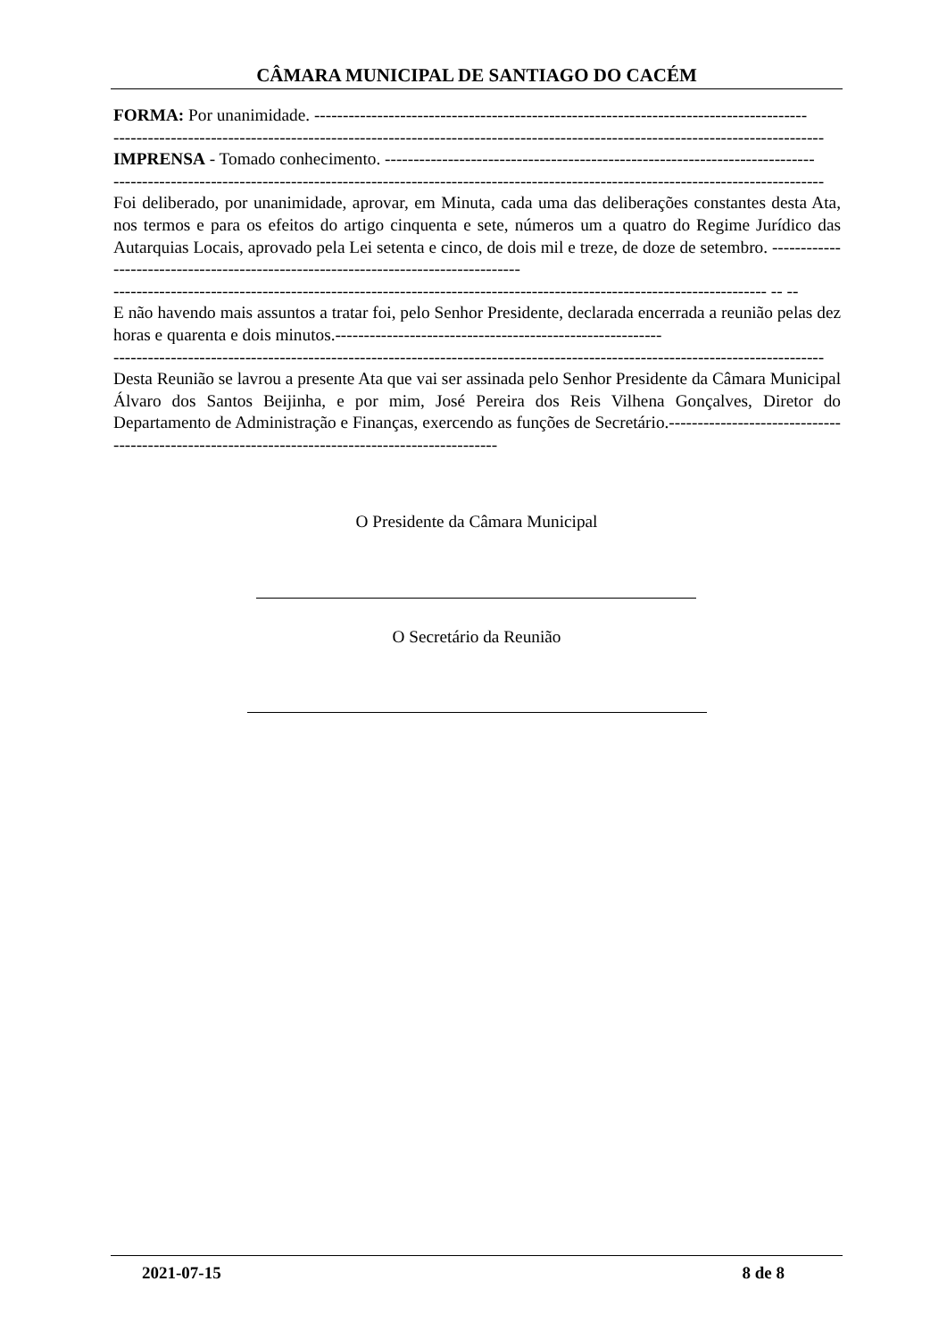CÂMARA MUNICIPAL DE SANTIAGO DO CACÉM
FORMA: Por unanimidade. --------------------------------------------------------------------------------------
----------------------------------------------------------------------------------------------------------------------------
IMPRENSA - Tomado conhecimento. ---------------------------------------------------------------------------
----------------------------------------------------------------------------------------------------------------------------
Foi deliberado, por unanimidade, aprovar, em Minuta, cada uma das deliberações constantes desta Ata, nos termos e para os efeitos do artigo cinquenta e sete, números um a quatro do Regime Jurídico das Autarquias Locais, aprovado pela Lei setenta e cinco, de dois mil e treze, de doze de setembro. -----------------------------------------------------------------------------------
------------------------------------------------------------------------------------------------------------------ -- --
E não havendo mais assuntos a tratar foi, pelo Senhor Presidente, declarada encerrada a reunião pelas dez horas e quarenta e dois minutos.---------------------------------------------------------
----------------------------------------------------------------------------------------------------------------------------
Desta Reunião se lavrou a presente Ata que vai ser assinada pelo Senhor Presidente da Câmara Municipal Álvaro dos Santos Beijinha, e por mim, José Pereira dos Reis Vilhena Gonçalves, Diretor do Departamento de Administração e Finanças, exercendo as funções de Secretário.-------------------------------------------------------------------------------------------------
O Presidente da Câmara Municipal
O Secretário da Reunião
2021-07-15 8 de 8